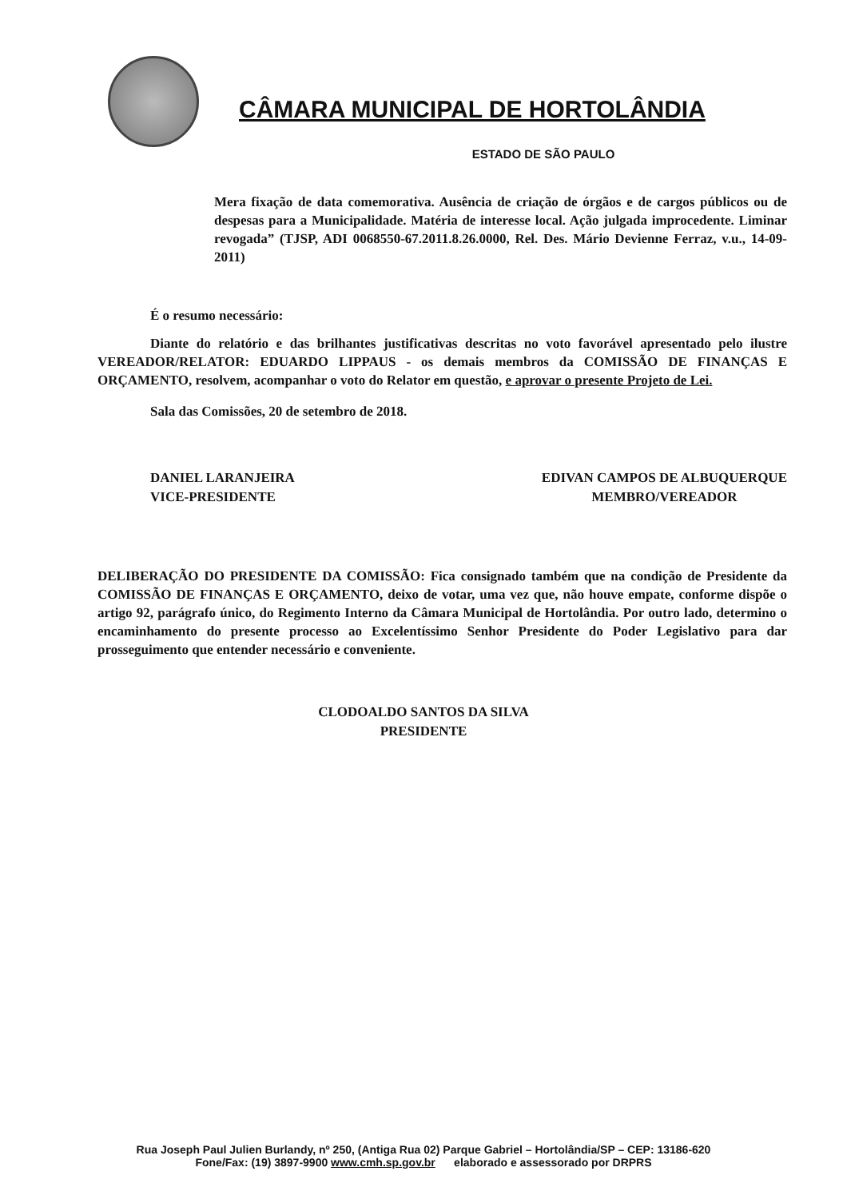CÂMARA MUNICIPAL DE HORTOLÂNDIA
ESTADO DE SÃO PAULO
Mera fixação de data comemorativa. Ausência de criação de órgãos e de cargos públicos ou de despesas para a Municipalidade. Matéria de interesse local. Ação julgada improcedente. Liminar revogada” (TJSP, ADI 0068550-67.2011.8.26.0000, Rel. Des. Mário Devienne Ferraz, v.u., 14-09-2011)
É o resumo necessário:
Diante do relatório e das brilhantes justificativas descritas no voto favorável apresentado pelo ilustre VEREADOR/RELATOR: EDUARDO LIPPAUS - os demais membros da COMISSÃO DE FINANÇAS E ORÇAMENTO, resolvem, acompanhar o voto do Relator em questão, e aprovar o presente Projeto de Lei.
Sala das Comissões, 20 de setembro de 2018.
DANIEL LARANJEIRA
VICE-PRESIDENTE
EDIVAN CAMPOS DE ALBUQUERQUE
MEMBRO/VEREADOR
DELIBERAÇÃO DO PRESIDENTE DA COMISSÃO: Fica consignado também que na condição de Presidente da COMISSÃO DE FINANÇAS E ORÇAMENTO, deixo de votar, uma vez que, não houve empate, conforme dispõe o artigo 92, parágrafo único, do Regimento Interno da Câmara Municipal de Hortolândia. Por outro lado, determino o encaminhamento do presente processo ao Excelentíssimo Senhor Presidente do Poder Legislativo para dar prosseguimento que entender necessário e conveniente.
CLODOALDO SANTOS DA SILVA
PRESIDENTE
Rua Joseph Paul Julien Burlandy, nº 250, (Antiga Rua 02) Parque Gabriel – Hortolândia/SP – CEP: 13186-620
Fone/Fax: (19) 3897-9900 www.cmh.sp.gov.br elaborado e assessorado por DRPRS